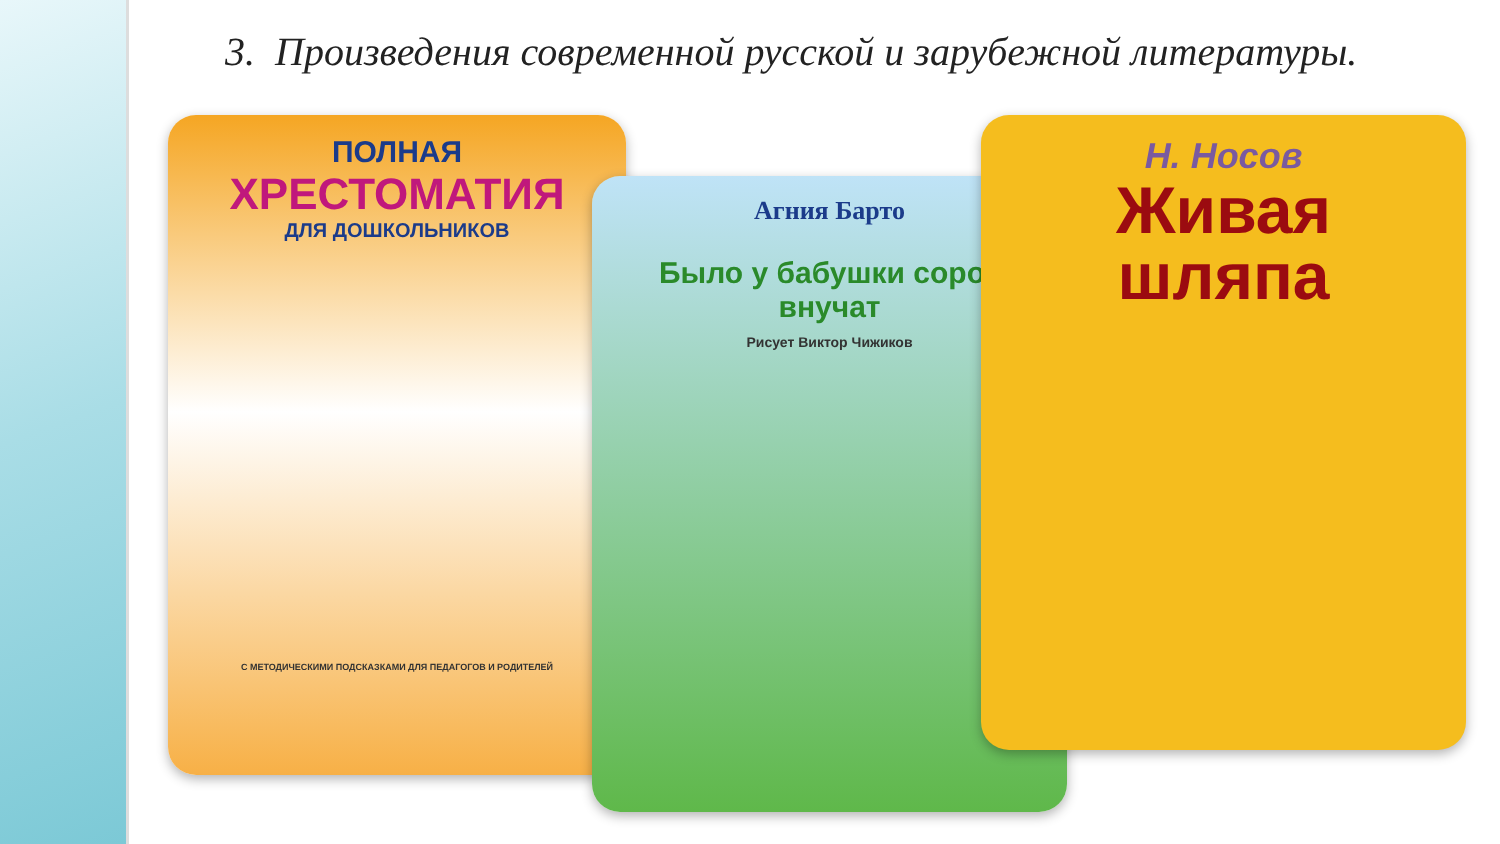3. Произведения современной русской и зарубежной литературы.
ПОЛНАЯ
ХРЕСТОМАТИЯ
ДЛЯ ДОШКОЛЬНИКОВ
С МЕТОДИЧЕСКИМИ ПОДСКАЗКАМИ ДЛЯ ПЕДАГОГОВ И РОДИТЕЛЕЙ
Агния Барто
Было у бабушки сорок внучат
Рисует Виктор Чижиков
Н. Носов
Живая шляпа